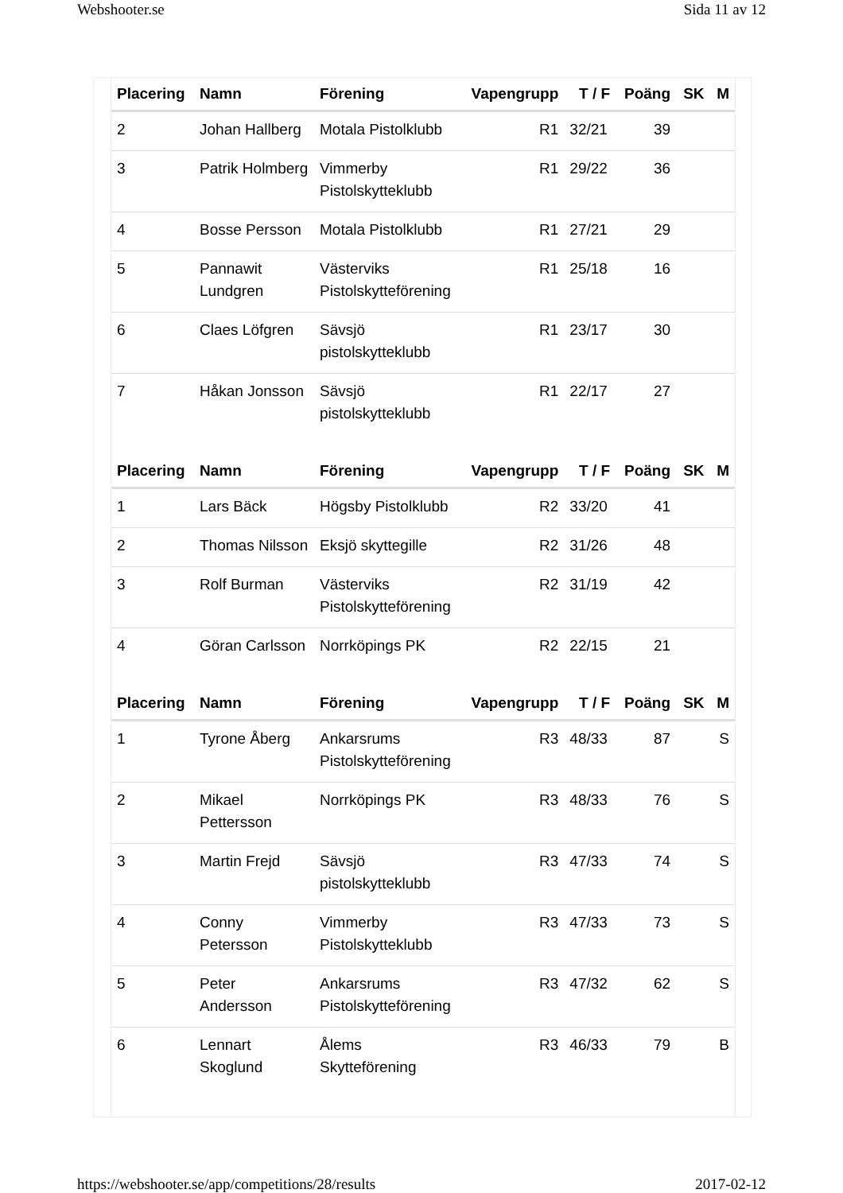Webshooter.se Sida 11 av 12
| Placering | Namn | Förening | Vapengrupp | T / F | Poäng | SK | M |
| --- | --- | --- | --- | --- | --- | --- | --- |
| 2 | Johan Hallberg | Motala Pistolklubb | R1 | 32/21 | 39 | | |
| 3 | Patrik Holmberg | Vimmerby Pistolskytteklubb | R1 | 29/22 | 36 | | |
| 4 | Bosse Persson | Motala Pistolklubb | R1 | 27/21 | 29 | | |
| 5 | Pannawit Lundgren | Västerviks Pistolskytteförening | R1 | 25/18 | 16 | | |
| 6 | Claes Löfgren | Sävsjö pistolskytteklubb | R1 | 23/17 | 30 | | |
| 7 | Håkan Jonsson | Sävsjö pistolskytteklubb | R1 | 22/17 | 27 | | |
| Placering | Namn | Förening | Vapengrupp | T / F | Poäng | SK | M |
| --- | --- | --- | --- | --- | --- | --- | --- |
| 1 | Lars Bäck | Högsby Pistolklubb | R2 | 33/20 | 41 | | |
| 2 | Thomas Nilsson | Eksjö skyttegille | R2 | 31/26 | 48 | | |
| 3 | Rolf Burman | Västerviks Pistolskytteförening | R2 | 31/19 | 42 | | |
| 4 | Göran Carlsson | Norrköpings PK | R2 | 22/15 | 21 | | |
| Placering | Namn | Förening | Vapengrupp | T / F | Poäng | SK | M |
| --- | --- | --- | --- | --- | --- | --- | --- |
| 1 | Tyrone Åberg | Ankarsrums Pistolskytteförening | R3 | 48/33 | 87 | | S |
| 2 | Mikael Pettersson | Norrköpings PK | R3 | 48/33 | 76 | | S |
| 3 | Martin Frejd | Sävsjö pistolskytteklubb | R3 | 47/33 | 74 | | S |
| 4 | Conny Petersson | Vimmerby Pistolskytteklubb | R3 | 47/33 | 73 | | S |
| 5 | Peter Andersson | Ankarsrums Pistolskytteförening | R3 | 47/32 | 62 | | S |
| 6 | Lennart Skoglund | Ålems Skytteförening | R3 | 46/33 | 79 | | B |
https://webshooter.se/app/competitions/28/results 2017-02-12